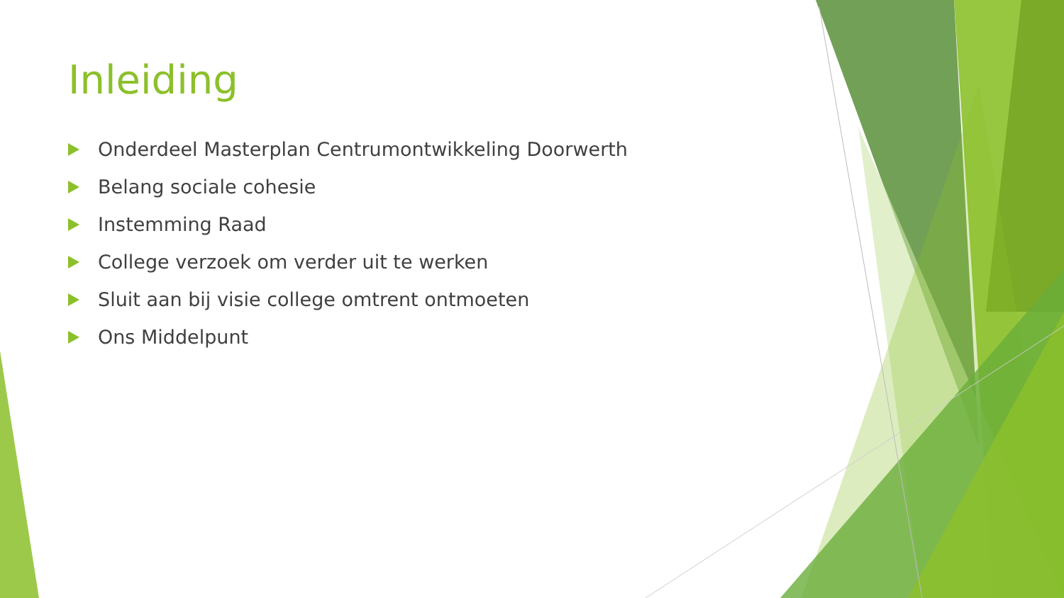Inleiding
Onderdeel Masterplan Centrumontwikkeling Doorwerth
Belang sociale cohesie
Instemming Raad
College verzoek om verder uit te werken
Sluit aan bij visie college omtrent ontmoeten
Ons Middelpunt